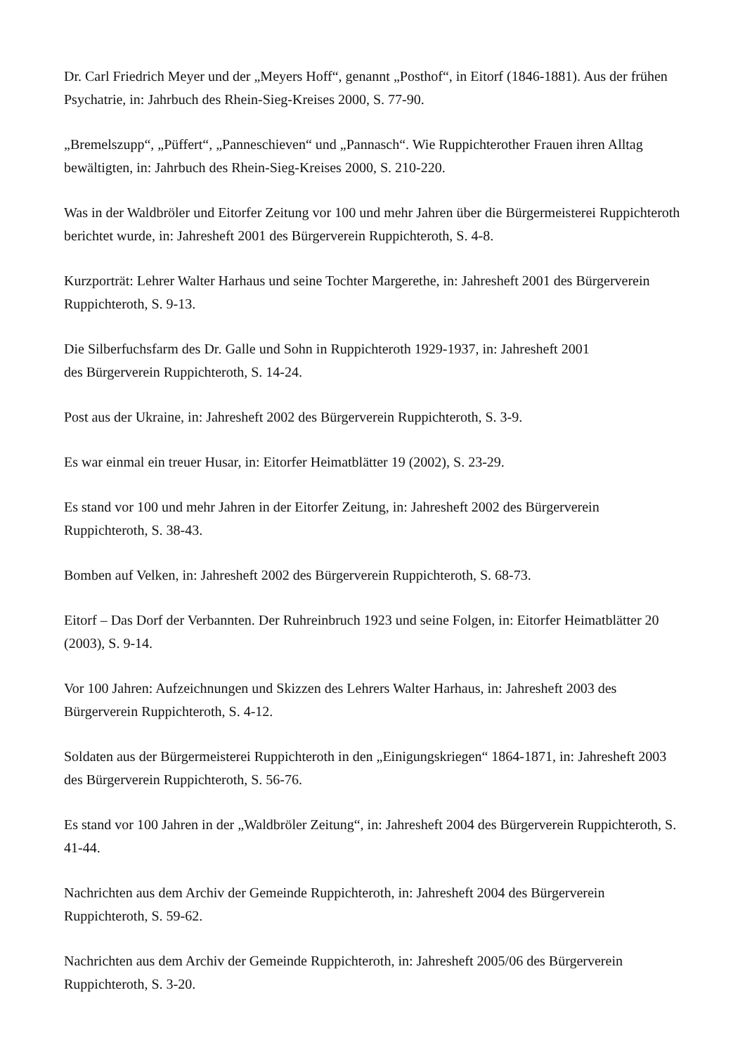Dr. Carl Friedrich Meyer und der „Meyers Hoff“, genannt „Posthof“, in Eitorf (1846-1881). Aus der frühen Psychatrie, in: Jahrbuch des Rhein-Sieg-Kreises 2000, S. 77-90.
„Bremelszupp“, „Püffert“, „Panneschieven“ und „Pannasch“. Wie Ruppichterother Frauen ihren Alltag bewältigten, in: Jahrbuch des Rhein-Sieg-Kreises 2000, S. 210-220.
Was in der Waldbröler und Eitorfer Zeitung vor 100 und mehr Jahren über die Bürgermeisterei Ruppichteroth berichtet wurde, in: Jahresheft 2001 des Bürgerverein Ruppichteroth, S. 4-8.
Kurzporträt: Lehrer Walter Harhaus und seine Tochter Margerethe, in: Jahresheft 2001 des Bürgerverein Ruppichteroth, S. 9-13.
Die Silberfuchsfarm des Dr. Galle und Sohn in Ruppichteroth 1929-1937, in: Jahresheft 2001
des Bürgerverein Ruppichteroth, S. 14-24.
Post aus der Ukraine, in: Jahresheft 2002 des Bürgerverein Ruppichteroth, S. 3-9.
Es war einmal ein treuer Husar, in: Eitorfer Heimatblätter 19 (2002), S. 23-29.
Es stand vor 100 und mehr Jahren in der Eitorfer Zeitung, in: Jahresheft 2002 des Bürgerverein Ruppichteroth, S. 38-43.
Bomben auf Velken, in: Jahresheft 2002 des Bürgerverein Ruppichteroth, S. 68-73.
Eitorf – Das Dorf der Verbannten. Der Ruhreinbruch 1923 und seine Folgen, in: Eitorfer Heimatblätter 20 (2003), S. 9-14.
Vor 100 Jahren: Aufzeichnungen und Skizzen des Lehrers Walter Harhaus, in: Jahresheft 2003 des Bürgerverein Ruppichteroth, S. 4-12.
Soldaten aus der Bürgermeisterei Ruppichteroth in den „Einigungskriegen“ 1864-1871, in: Jahresheft 2003 des Bürgerverein Ruppichteroth, S. 56-76.
Es stand vor 100 Jahren in der „Waldbröler Zeitung“, in: Jahresheft 2004 des Bürgerverein Ruppichteroth, S. 41-44.
Nachrichten aus dem Archiv der Gemeinde Ruppichteroth, in: Jahresheft 2004 des Bürgerverein Ruppichteroth, S. 59-62.
Nachrichten aus dem Archiv der Gemeinde Ruppichteroth, in: Jahresheft 2005/06 des Bürgerverein Ruppichteroth, S. 3-20.